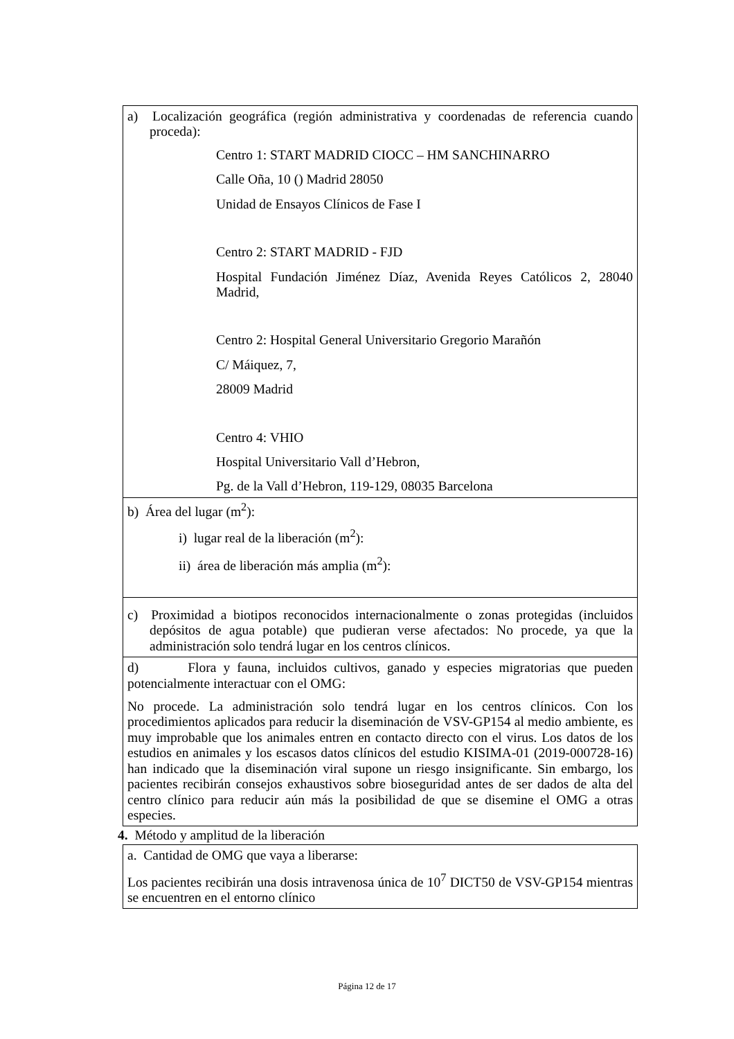| a) Localización geográfica (región administrativa y coordenadas de referencia cuando proceda): Centro 1: START MADRID CIOCC – HM SANCHINARRO Calle Oña, 10 () Madrid 28050 Unidad de Ensayos Clínicos de Fase I Centro 2: START MADRID - FJD Hospital Fundación Jiménez Díaz, Avenida Reyes Católicos 2, 28040 Madrid, Centro 2: Hospital General Universitario Gregorio Marañón C/ Máiquez, 7, 28009 Madrid Centro 4: VHIO Hospital Universitario Vall d’Hebron, Pg. de la Vall d’Hebron, 119-129, 08035 Barcelona |
| b) Área del lugar (m<sup>2</sup>): i) lugar real de la liberación (m<sup>2</sup>): ii) área de liberación más amplia (m<sup>2</sup>): |
| c) Proximidad a biotipos reconocidos internacionalmente o zonas protegidas (incluidos depósitos de agua potable) que pudieran verse afectados: No procede, ya que la administración solo tendrá lugar en los centros clínicos. |
| d) Flora y fauna, incluidos cultivos, ganado y especies migratorias que pueden potencialmente interactuar con el OMG: No procede. La administración solo tendrá lugar en los centros clínicos. Con los procedimientos aplicados para reducir la diseminación de VSV-GP154 al medio ambiente, es muy improbable que los animales entren en contacto directo con el virus. Los datos de los estudios en animales y los escasos datos clínicos del estudio KISIMA-01 (2019-000728-16) han indicado que la diseminación viral supone un riesgo insignificante. Sin embargo, los pacientes recibirán consejos exhaustivos sobre bioseguridad antes de ser dados de alta del centro clínico para reducir aún más la posibilidad de que se disemine el OMG a otras especies. |
4. Método y amplitud de la liberación
| a. Cantidad de OMG que vaya a liberarse: Los pacientes recibirán una dosis intravenosa única de 10<sup>7</sup> DICT50 de VSV-GP154 mientras se encuentren en el entorno clínico |
Página 12 de 17